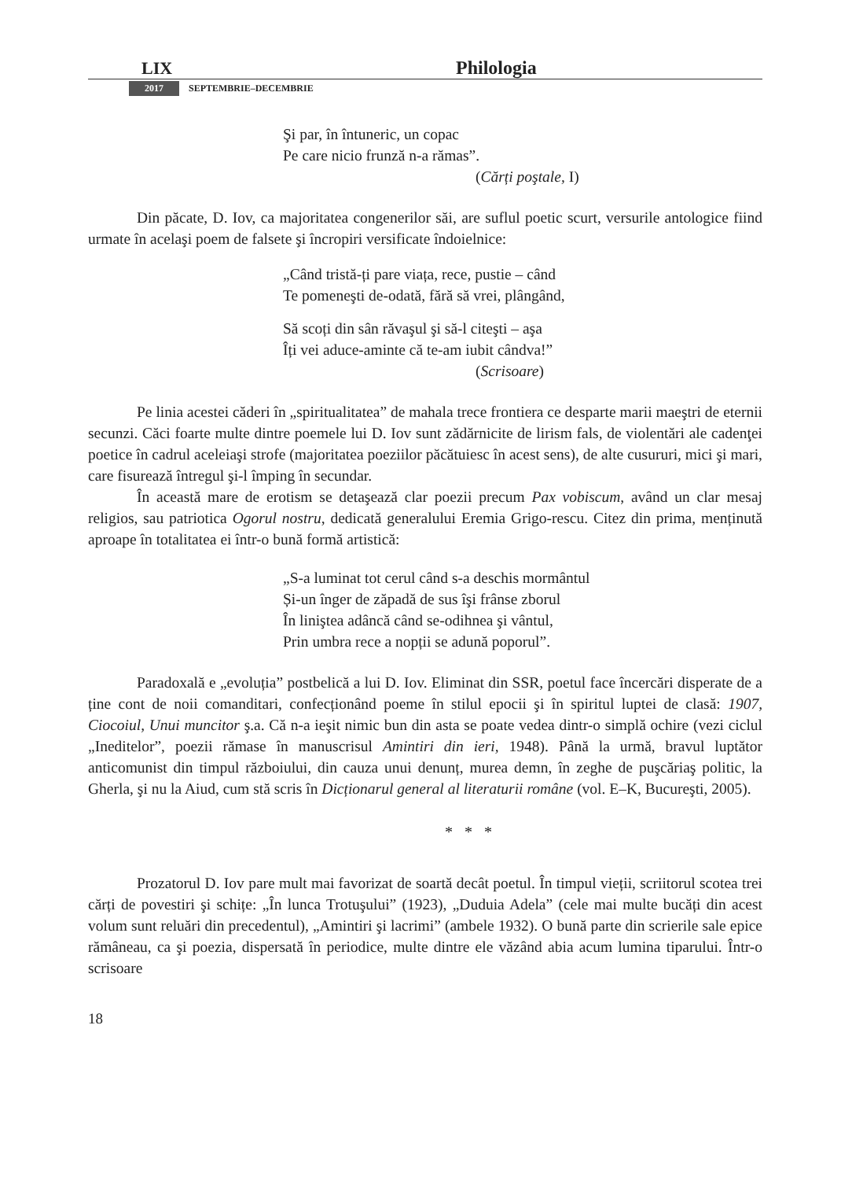LIX
Philologia
2017 SEPTEMBRIE–DECEMBRIE
Şi par, în întuneric, un copac
Pe care nicio frunză n-a rămas”.
(Cărți poştale, I)
Din păcate, D. Iov, ca majoritatea congenerilor săi, are suflul poetic scurt, versurile antologice fiind urmate în acelaşi poem de falsete şi încropiri versificate îndoielnice:
„Când tristă-ți pare viața, rece, pustie – când
Te pomeneşti de-odată, fără să vrei, plângând,
Să scoți din sân răvaşul şi să-l citeşti – aşa
Îți vei aduce-aminte că te-am iubit cândva!”
(Scrisoare)
Pe linia acestei căderi în „spiritualitatea” de mahala trece frontiera ce desparte marii maeştri de eternii secunzi. Căci foarte multe dintre poemele lui D. Iov sunt zădărnicite de lirism fals, de violentări ale cadenţei poetice în cadrul aceleiaşi strofe (majoritatea poeziilor păcătuiesc în acest sens), de alte cusururi, mici şi mari, care fisurează întregul şi-l împing în secundar.
În această mare de erotism se detaşează clar poezii precum Pax vobiscum, având un clar mesaj religios, sau patriotica Ogorul nostru, dedicată generalului Eremia Grigo-rescu. Citez din prima, menținută aproape în totalitatea ei într-o bună formă artistică:
„S-a luminat tot cerul când s-a deschis mormântul
Și-un înger de zăpadă de sus îşi frânse zborul
În liniştea adâncă când se-odihnea şi vântul,
Prin umbra rece a nopții se adună poporul”.
Paradoxală e „evoluția” postbelică a lui D. Iov. Eliminat din SSR, poetul face încercări disperate de a ține cont de noii comanditari, confecționând poeme în stilul epocii şi în spiritul luptei de clasă: 1907, Ciocoiul, Unui muncitor ş.a. Că n-a ieşit nimic bun din asta se poate vedea dintr-o simplă ochire (vezi ciclul „Ineditelor”, poezii rămase în manuscrisul Amintiri din ieri, 1948). Până la urmă, bravul luptător anticomunist din timpul războiului, din cauza unui denunț, murea demn, în zeghe de puşcăriaş politic, la Gherla, şi nu la Aiud, cum stă scris în Dicționarul general al literaturii române (vol. E–K, Bucureşti, 2005).
* * *
Prozatorul D. Iov pare mult mai favorizat de soartă decât poetul. În timpul vieții, scriitorul scotea trei cărți de povestiri şi schițe: „În lunca Trotuşului” (1923), „Duduia Adela” (cele mai multe bucăți din acest volum sunt reluări din precedentul), „Amintiri şi lacrimi” (ambele 1932). O bună parte din scrierile sale epice rămâneau, ca şi poezia, dispersată în periodice, multe dintre ele văzând abia acum lumina tiparului. Într-o scrisoare
18